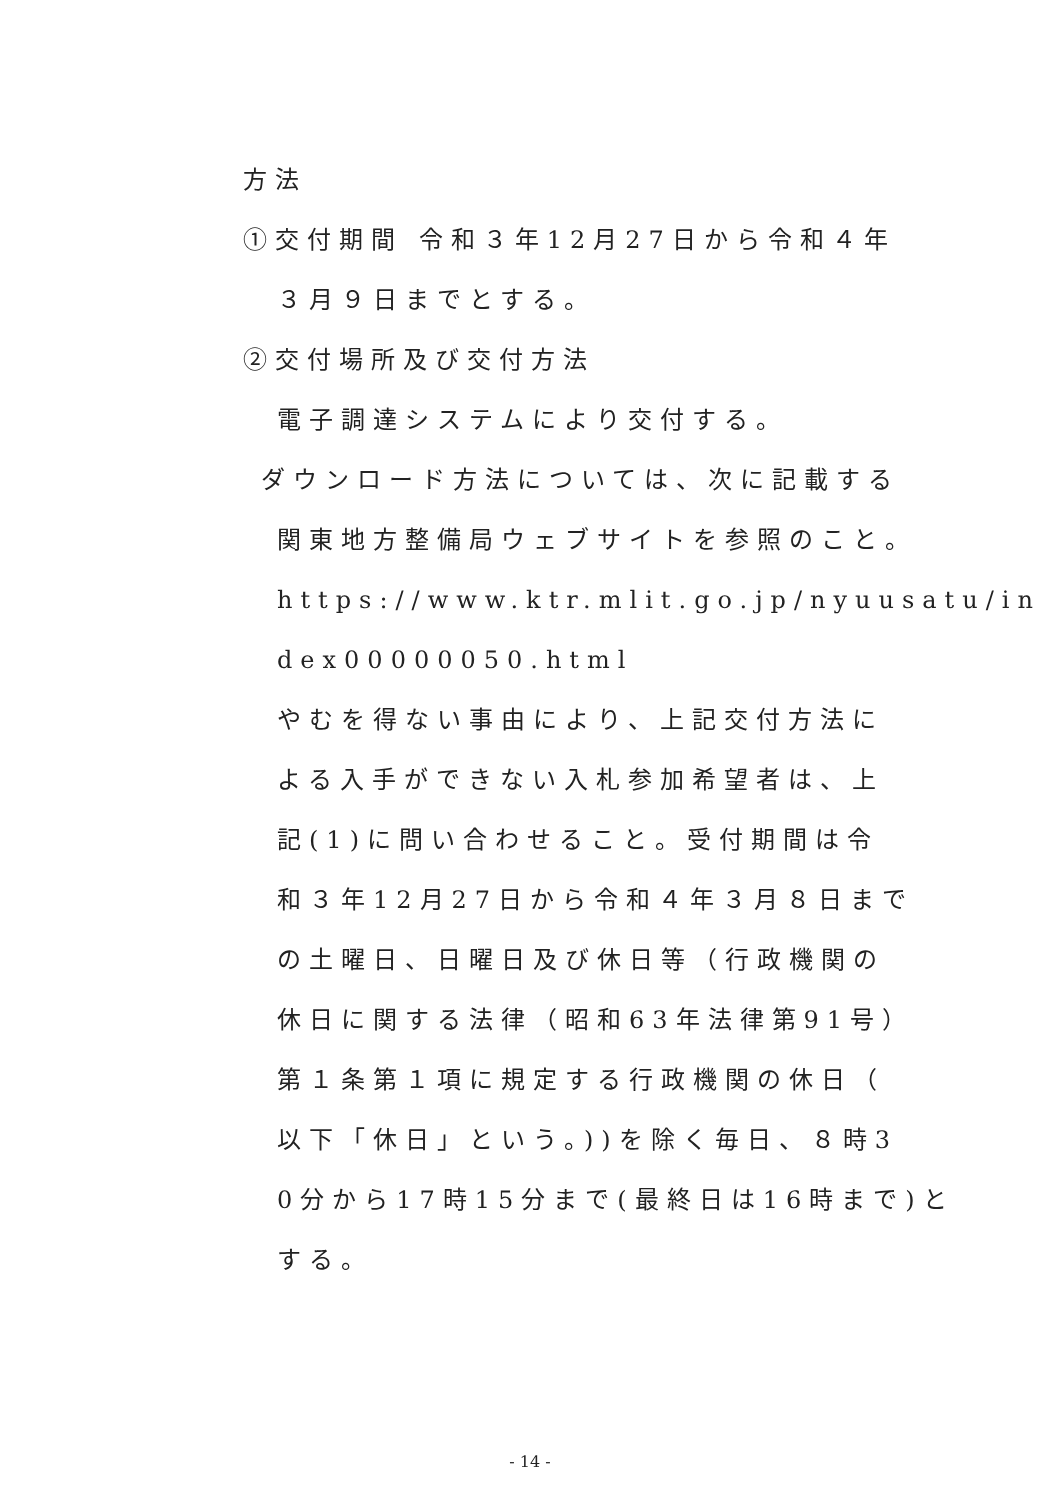方法
①交付期間 令和３年12月27日から令和４年
３月９日までとする。
②交付場所及び交付方法
電子調達システムにより交付する。
ダウンロード方法については、次に記載する
関東地方整備局ウェブサイトを参照のこと。
https://www.ktr.mlit.go.jp/nyuusatu/in
dex00000050.html
やむを得ない事由により、上記交付方法に
よる入手ができない入札参加希望者は、上
記(1)に問い合わせること。受付期間は令
和３年12月27日から令和４年３月８日まで
の土曜日、日曜日及び休日等（行政機関の
休日に関する法律（昭和63年法律第91号）
第１条第１項に規定する行政機関の休日（
以下「休日」という。))を除く毎日、８時3
0分から17時15分まで(最終日は16時まで)と
する。
- 14 -